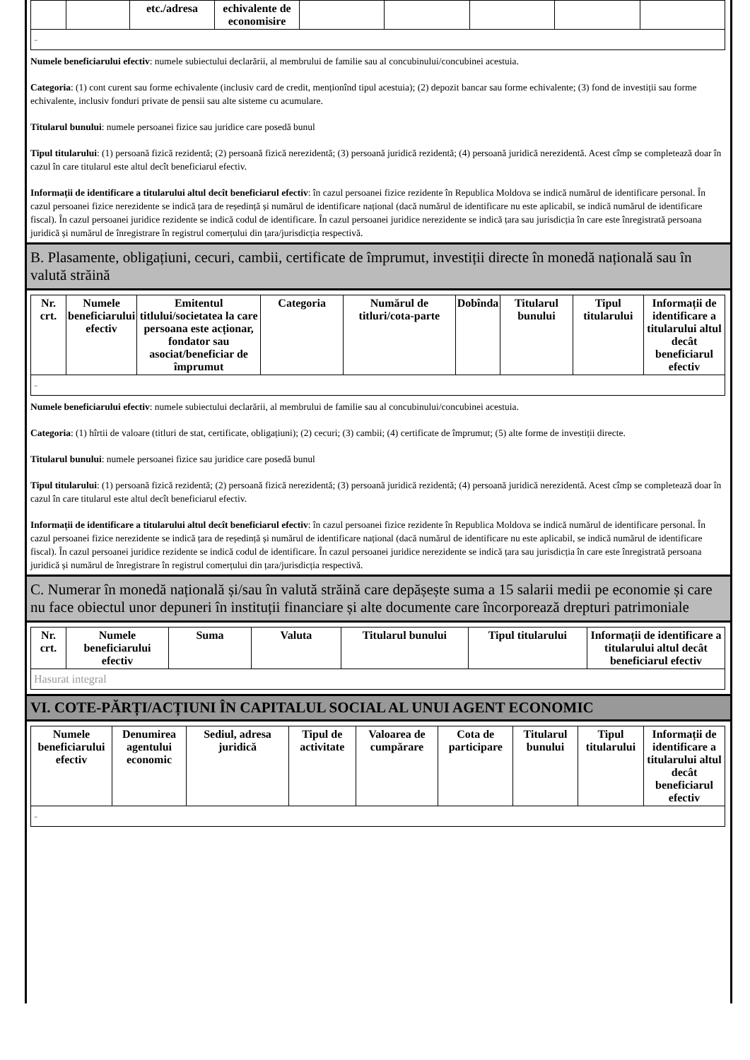| | | etc./adresa | echivalente de economisire | | | | | |
| --- | --- | --- | --- | --- | --- | --- | --- | --- |
| - | | | | | | | | |
Numele beneficiarului efectiv: numele subiectului declarării, al membrului de familie sau al concubinului/concubinei acestuia.
Categoria: (1) cont curent sau forme echivalente (inclusiv card de credit, menționînd tipul acestuia); (2) depozit bancar sau forme echivalente; (3) fond de investiții sau forme echivalente, inclusiv fonduri private de pensii sau alte sisteme cu acumulare.
Titularul bunului: numele persoanei fizice sau juridice care posedă bunul
Tipul titularului: (1) persoană fizică rezidentă; (2) persoană fizică nerezidentă; (3) persoană juridică rezidentă; (4) persoană juridică nerezidentă. Acest cîmp se completează doar în cazul în care titularul este altul decît beneficiarul efectiv.
Informații de identificare a titularului altul decît beneficiarul efectiv: în cazul persoanei fizice rezidente în Republica Moldova se indică numărul de identificare personal. În cazul persoanei fizice nerezidente se indică țara de reședință și numărul de identificare național (dacă numărul de identificare nu este aplicabil, se indică numărul de identificare fiscal). În cazul persoanei juridice rezidente se indică codul de identificare. În cazul persoanei juridice nerezidente se indică țara sau jurisdicția în care este înregistrată persoana juridică și numărul de înregistrare în registrul comerțului din țara/jurisdicția respectivă.
B. Plasamente, obligațiuni, cecuri, cambii, certificate de împrumut, investiții directe în monedă națională sau în valută străină
| Nr. crt. | Numele beneficiarului efectiv | Emitentul titlului/societatea la care persoana este acționar, fondator sau asociat/beneficiar de împrumut | Categoria | Numărul de titluri/cota-parte | Dobînda | Titularul bunului | Tipul titularului | Informații de identificare a titularului altul decât beneficiarul efectiv |
| --- | --- | --- | --- | --- | --- | --- | --- | --- |
| - | | | | | | | | |
Numele beneficiarului efectiv: numele subiectului declarării, al membrului de familie sau al concubinului/concubinei acestuia.
Categoria: (1) hîrtii de valoare (titluri de stat, certificate, obligațiuni); (2) cecuri; (3) cambii; (4) certificate de împrumut; (5) alte forme de investiții directe.
Titularul bunului: numele persoanei fizice sau juridice care posedă bunul
Tipul titularului: (1) persoană fizică rezidentă; (2) persoană fizică nerezidentă; (3) persoană juridică rezidentă; (4) persoană juridică nerezidentă. Acest cîmp se completează doar în cazul în care titularul este altul decît beneficiarul efectiv.
Informații de identificare a titularului altul decît beneficiarul efectiv: în cazul persoanei fizice rezidente în Republica Moldova se indică numărul de identificare personal. În cazul persoanei fizice nerezidente se indică țara de reședință și numărul de identificare național (dacă numărul de identificare nu este aplicabil, se indică numărul de identificare fiscal). În cazul persoanei juridice rezidente se indică codul de identificare. În cazul persoanei juridice nerezidente se indică țara sau jurisdicția în care este înregistrată persoana juridică și numărul de înregistrare în registrul comerțului din țara/jurisdicția respectivă.
C. Numerar în monedă națională și/sau în valută străină care depășește suma a 15 salarii medii pe economie și care nu face obiectul unor depuneri în instituții financiare și alte documente care încorporează drepturi patrimoniale
| Nr. crt. | Numele beneficiarului efectiv | Suma | Valuta | Titularul bunului | Tipul titularului | Informații de identificare a titularului altul decât beneficiarul efectiv |
| --- | --- | --- | --- | --- | --- | --- |
| Hasurat integral | | | | | | |
VI. COTE-PĂRȚI/ACȚIUNI ÎN CAPITALUL SOCIAL AL UNUI AGENT ECONOMIC
| Numele beneficiarului efectiv | Denumirea agentului economic | Sediul, adresa juridică | Tipul de activitate | Valoarea de cumpărare | Cota de participare | Titularul bunului | Tipul titularului | Informații de identificare a titularului altul decât beneficiarul efectiv |
| --- | --- | --- | --- | --- | --- | --- | --- | --- |
| - | | | | | | | | |